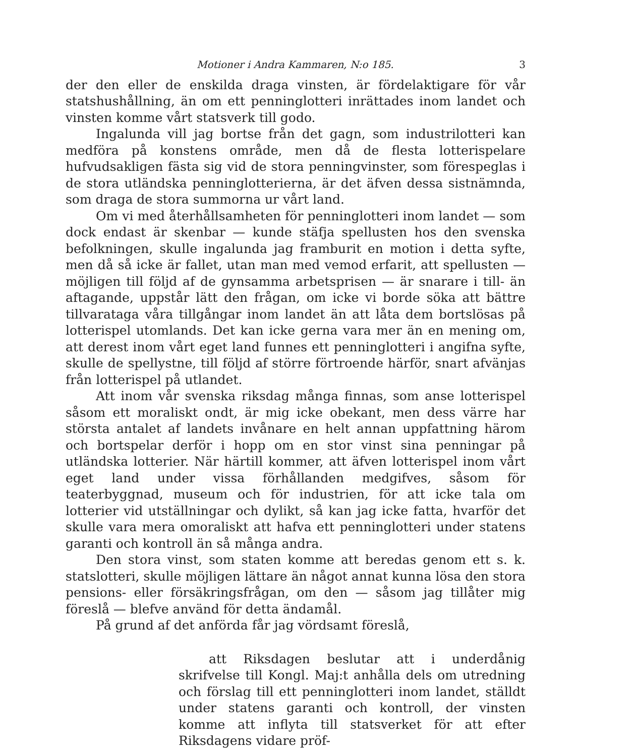Motioner i Andra Kammaren, N:o 185. 3
der den eller de enskilda draga vinsten, är fördelaktigare för vår statshushållning, än om ett penninglotteri inrättades inom landet och vinsten komme vårt statsverk till godo.
Ingalunda vill jag bortse från det gagn, som industrilotteri kan medföra på konstens område, men då de flesta lotterispelare hufvudsakligen fästa sig vid de stora penningvinster, som förespeglas i de stora utländska penninglotterierna, är det äfven dessa sistnämnda, som draga de stora summorna ur vårt land.
Om vi med återhållsamheten för penninglotteri inom landet — som dock endast är skenbar — kunde stäfja spellusten hos den svenska befolkningen, skulle ingalunda jag framburit en motion i detta syfte, men då så icke är fallet, utan man med vemod erfarit, att spellusten — möjligen till följd af de gynsamma arbetsprisen — är snarare i till- än aftagande, uppstår lätt den frågan, om icke vi borde söka att bättre tillvarataga våra tillgångar inom landet än att låta dem bortslösas på lotterispel utomlands. Det kan icke gerna vara mer än en mening om, att derest inom vårt eget land funnes ett penninglotteri i angifna syfte, skulle de spellystne, till följd af större förtroende härför, snart afvänjas från lotterispel på utlandet.
Att inom vår svenska riksdag många finnas, som anse lotterispel såsom ett moraliskt ondt, är mig icke obekant, men dess värre har största antalet af landets invånare en helt annan uppfattning härom och bortspelar derför i hopp om en stor vinst sina penningar på utländska lotterier. När härtill kommer, att äfven lotterispel inom vårt eget land under vissa förhållanden medgifves, såsom för teaterbyggnad, museum och för industrien, för att icke tala om lotterier vid utställningar och dylikt, så kan jag icke fatta, hvarför det skulle vara mera omoraliskt att hafva ett penninglotteri under statens garanti och kontroll än så många andra.
Den stora vinst, som staten komme att beredas genom ett s. k. statslotteri, skulle möjligen lättare än något annat kunna lösa den stora pensions- eller försäkringsfrågan, om den — såsom jag tillåter mig föreslå — blefve använd för detta ändamål.
På grund af det anförda får jag vördsamt föreslå,
att Riksdagen beslutar att i underdånig skrifvelse till Kongl. Maj:t anhålla dels om utredning och förslag till ett penninglotteri inom landet, ställdt under statens garanti och kontroll, der vinsten komme att inflyta till statsverket för att efter Riksdagens vidare pröf-